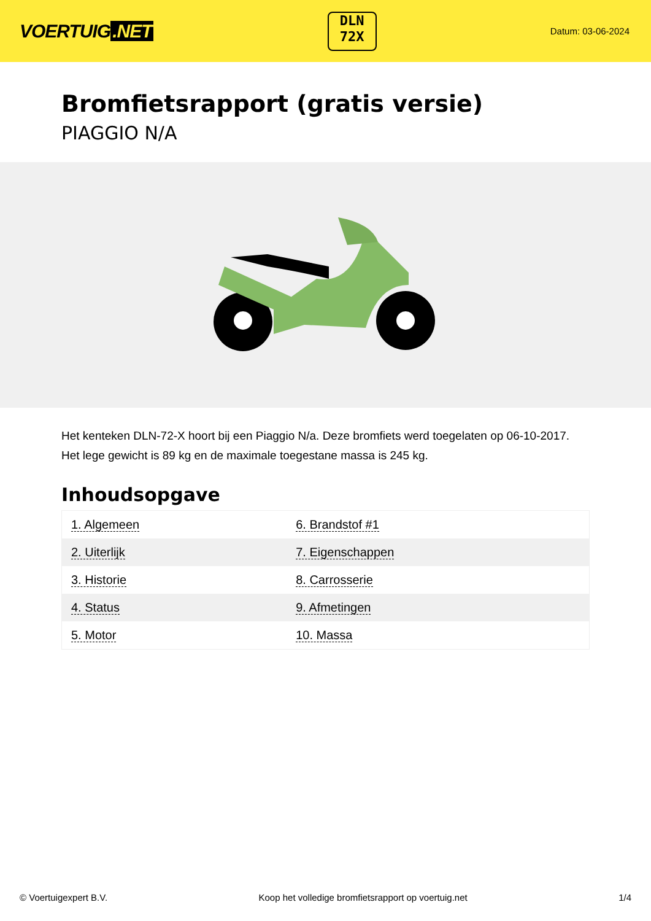VOERTUIG.NET
DLN
72X
Datum: 03-06-2024
Bromfietsrapport (gratis versie)
PIAGGIO N/A
Het kenteken DLN-72-X hoort bij een Piaggio N/a. Deze bromfiets werd toegelaten op 06-10-2017. Het lege gewicht is 89 kg en de maximale toegestane massa is 245 kg.
Inhoudsopgave
| 1. Algemeen | 6. Brandstof #1 |
| 2. Uiterlijk | 7. Eigenschappen |
| 3. Historie | 8. Carrosserie |
| 4. Status | 9. Afmetingen |
| 5. Motor | 10. Massa |
© Voertuigexpert B.V. Koop het volledige bromfietsrapport op voertuig.net 1/4